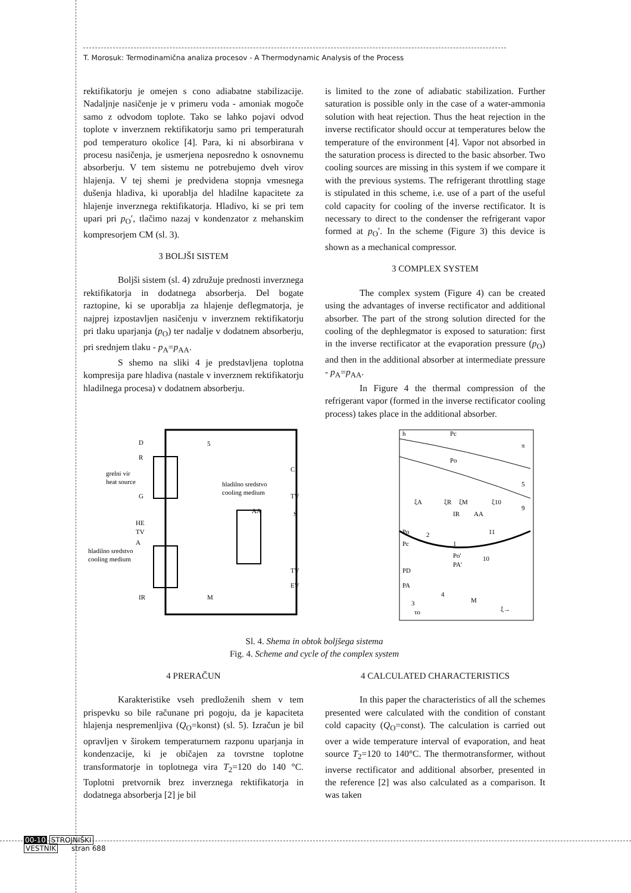T. Morosuk: Termodinamična analiza procesov - A Thermodynamic Analysis of the Process
rektifikatorju je omejen s cono adiabatne stabilizacije. Nadaljnje nasičenje je v primeru voda - amoniak mogoče samo z odvodom toplote. Tako se lahko pojavi odvod toplote v inverznem rektifikatorju samo pri temperaturah pod temperaturo okolice [4]. Para, ki ni absorbirana v procesu nasičenja, je usmerjena neposredno k osnovnemu absorberju. V tem sistemu ne potrebujemo dveh virov hlajenja. V tej shemi je predvidena stopnja vmesnega dušenja hladiva, ki uporablja del hladilne kapacitete za hlajenje inverznega rektifikatorja. Hladivo, ki se pri tem upari pri p<sub>O</sub>′, tlačimo nazaj v kondenzator z mehanskim kompresorjem CM (sl. 3).
3 BOLJŠI SISTEM
Boljši sistem (sl. 4) združuje prednosti inverznega rektifikatorja in dodatnega absorberja. Del bogate raztopine, ki se uporablja za hlajenje deflegmatorja, je najprej izpostavljen nasičenju v inverznem rektifikatorju pri tlaku uparjanja (p<sub>O</sub>) ter nadalje v dodatnem absorberju, pri srednjem tlaku - p<sub>A</sub>=p<sub>AA</sub>.
S shemo na sliki 4 je predstavljena toplotna kompresija pare hladiva (nastale v inverznem rektifikatorju hladilnega procesa) v dodatnem absorberju.
is limited to the zone of adiabatic stabilization. Further saturation is possible only in the case of a water-ammonia solution with heat rejection. Thus the heat rejection in the inverse rectificator should occur at temperatures below the temperature of the environment [4]. Vapor not absorbed in the saturation process is directed to the basic absorber. Two cooling sources are missing in this system if we compare it with the previous systems. The refrigerant throttling stage is stipulated in this scheme, i.e. use of a part of the useful cold capacity for cooling of the inverse rectificator. It is necessary to direct to the condenser the refrigerant vapor formed at p<sub>O</sub>′. In the scheme (Figure 3) this device is shown as a mechanical compressor.
3 COMPLEX SYSTEM
The complex system (Figure 4) can be created using the advantages of inverse rectificator and additional absorber. The part of the strong solution directed for the cooling of the dephlegmator is exposed to saturation: first in the inverse rectificator at the evaporation pressure (p<sub>O</sub>) and then in the additional absorber at intermediate pressure - p<sub>A</sub>=p<sub>AA</sub>.
In Figure 4 the thermal compression of the refrigerant vapor (formed in the inverse rectificator cooling process) takes place in the additional absorber.
D
R
grelni vir
heat source
G
HE
TV
A
hladilno sredstvo
cooling medium
IR
hladilno sredstvo
cooling medium
AA
C
TV
S
TV
EV
M
5
h
Pc
Po
π
ξA
ξR
ξM
ξ10
IR
AA
Po
Pc
PD
PA
3
τo
M
ξ→
Po'
PA'
11
10
9
5
1
2
4
Sl. 4. Shema in obtok boljšega sistema
Fig. 4. Scheme and cycle of the complex system
4 PRERAČUN
Karakteristike vseh predloženih shem v tem prispevku so bile računane pri pogoju, da je kapaciteta hlajenja nespremenljiva (Q<sub>O</sub>=konst) (sl. 5). Izračun je bil opravljen v širokem temperaturnem razponu uparjanja in kondenzacije, ki je običajen za tovrstne toplotne transformatorje in toplotnega vira T<sub>2</sub>=120 do 140 °C. Toplotni pretvornik brez inverznega rektifikatorja in dodatnega absorberja [2] je bil
4 CALCULATED CHARACTERISTICS
In this paper the characteristics of all the schemes presented were calculated with the condition of constant cold capacity (Q<sub>O</sub>=const). The calculation is carried out over a wide temperature interval of evaporation, and heat source T<sub>2</sub>=120 to 140°C. The thermotransformer, without inverse rectificator and additional absorber, presented in the reference [2] was also calculated as a comparison. It was taken
00-10 STROJNIŠKI
VESTNIK stran 688